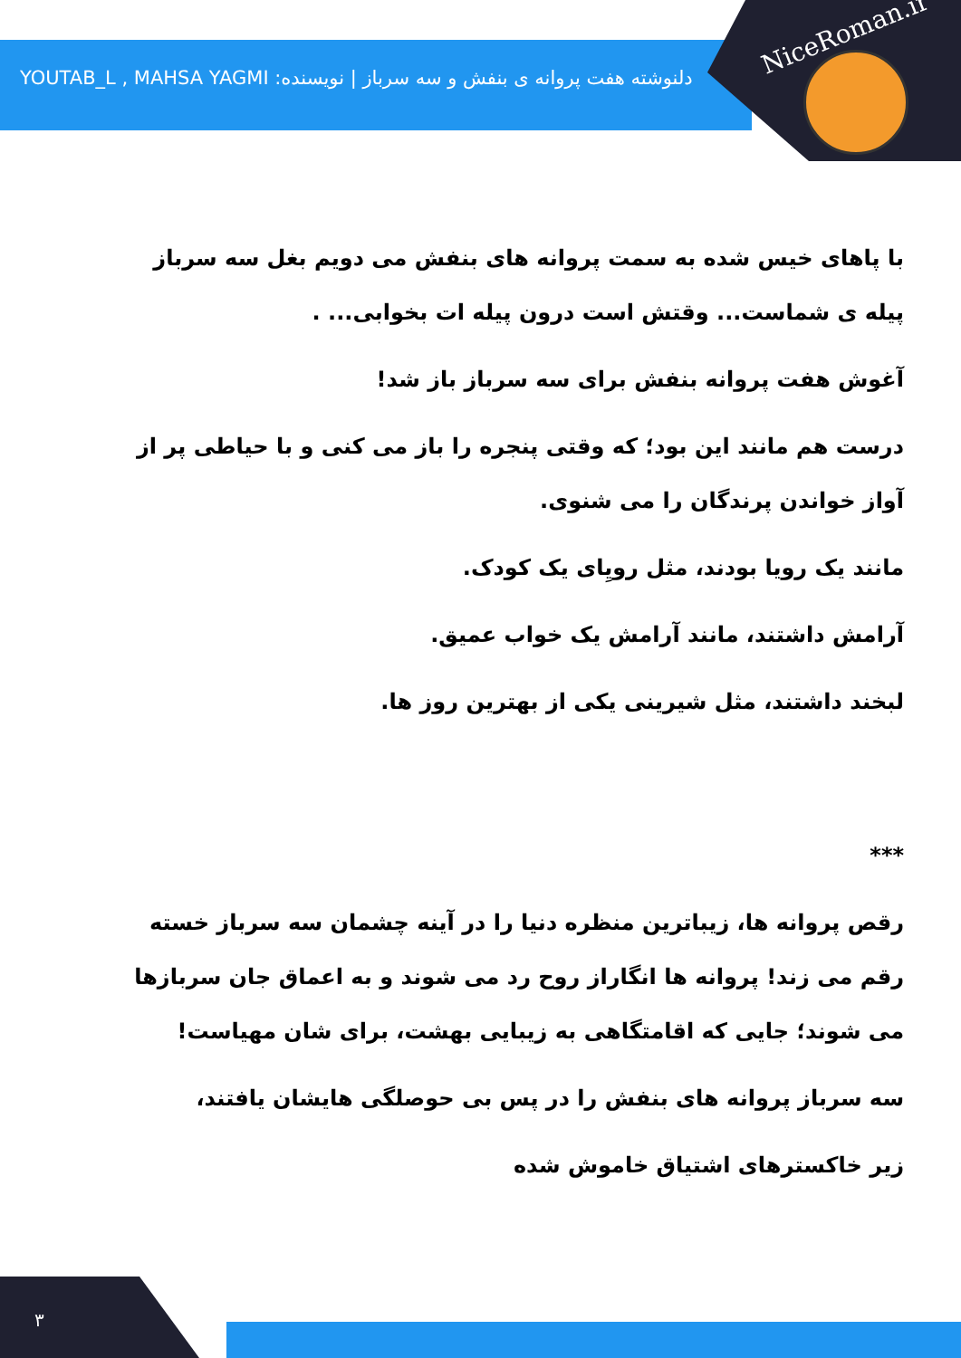NiceRoman.ir
دلنوشته هفت پروانه ی بنفش و سه سرباز | نویسنده: YOUTAB_L , MAHSA YAGMI
با پاهای خیس شده به سمت پروانه های بنفش می دویم بغل سه سرباز پیله ی شماست... وقتش است درون پیله ات بخوابی... .
آغوش هفت پروانه بنفش برای سه سرباز باز شد!
درست هم مانند این بود؛ که وقتی پنجره را باز می کنی و با حیاطی پر از آواز خواندن پرندگان را می شنوی.
مانند یک رویا بودند، مثل رویِای یک کودک.
آرامش داشتند، مانند آرامش یک خواب عمیق.
لبخند داشتند، مثل شیرینی یکی از بهترین روز ها.
***
رقص پروانه ها، زیباترین منظره دنیا را در آینه چشمان سه سرباز خسته رقم می زند! پروانه ها انگاراز روح رد می شوند و به اعماق جان سربازها می شوند؛ جایی که اقامتگاهی به زیبایی بهشت، برای شان مهیاست!
سه سرباز پروانه های بنفش را در پس بی حوصلگی هایشان یافتند،
زیر خاکسترهای اشتیاق خاموش شده
۳